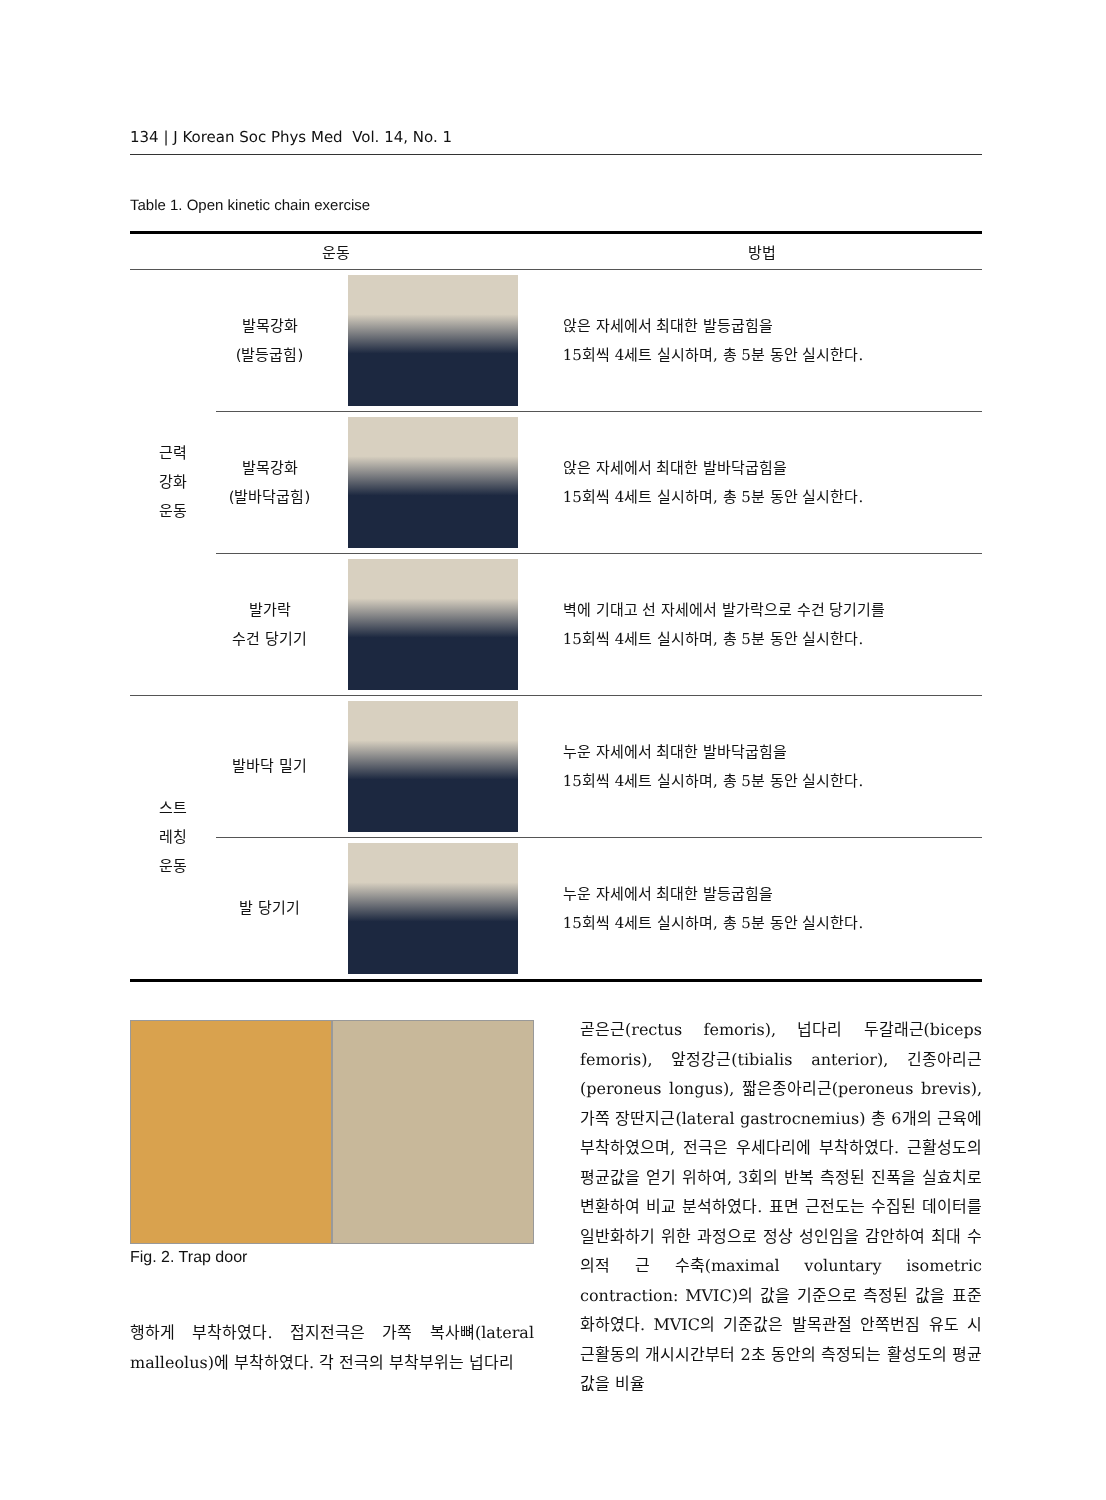134 | J Korean Soc Phys Med Vol. 14, No. 1
Table 1. Open kinetic chain exercise
| 운동 | | | 방법 |
| --- | --- | --- | --- |
| 근력 강화 운동 | 발목강화 (발등굽힘) | | 앉은 자세에서 최대한 발등굽힘을 15회씩 4세트 실시하며, 총 5분 동안 실시한다. |
| | 발목강화 (발바닥굽힘) | | 앉은 자세에서 최대한 발바닥굽힘을 15회씩 4세트 실시하며, 총 5분 동안 실시한다. |
| | 발가락 수건 당기기 | | 벽에 기대고 선 자세에서 발가락으로 수건 당기기를 15회씩 4세트 실시하며, 총 5분 동안 실시한다. |
| 스트 레칭 운동 | 발바닥 밀기 | | 누운 자세에서 최대한 발바닥굽힘을 15회씩 4세트 실시하며, 총 5분 동안 실시한다. |
| | 발 당기기 | | 누운 자세에서 최대한 발등굽힘을 15회씩 4세트 실시하며, 총 5분 동안 실시한다. |
Fig. 2. Trap door
행하게 부착하였다. 접지전극은 가쪽 복사뼈(lateral malleolus)에 부착하였다. 각 전극의 부착부위는 넙다리
곧은근(rectus femoris), 넙다리 두갈래근(biceps femoris), 앞정강근(tibialis anterior), 긴종아리근(peroneus longus), 짧은종아리근(peroneus brevis), 가쪽 장딴지근(lateral gastrocnemius) 총 6개의 근육에 부착하였으며, 전극은 우세다리에 부착하였다. 근활성도의 평균값을 얻기 위하여, 3회의 반복 측정된 진폭을 실효치로 변환하여 비교 분석하였다. 표면 근전도는 수집된 데이터를 일반화하기 위한 과정으로 정상 성인임을 감안하여 최대 수의적 근 수축(maximal voluntary isometric contraction: MVIC)의 값을 기준으로 측정된 값을 표준화하였다. MVIC의 기준값은 발목관절 안쪽번짐 유도 시 근활동의 개시시간부터 2초 동안의 측정되는 활성도의 평균값을 비율